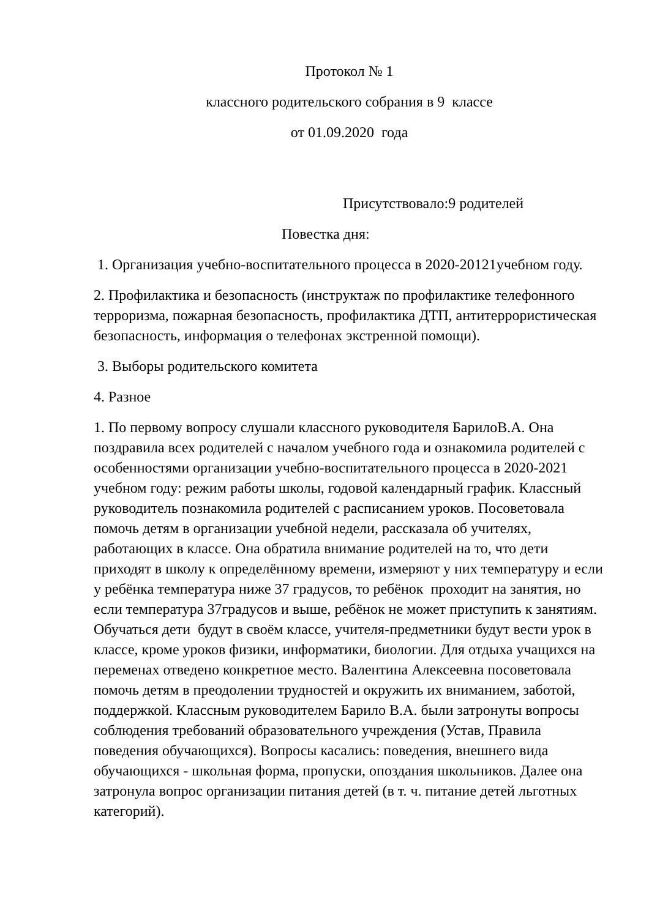Протокол № 1
классного родительского собрания в 9 классе
от 01.09.2020 года
Присутствовало:9 родителей
Повестка дня:
1. Организация учебно-воспитательного процесса в 2020-20121учебном году.
2. Профилактика и безопасность (инструктаж по профилактике телефонного терроризма, пожарная безопасность, профилактика ДТП, антитеррористическая безопасность, информация о телефонах экстренной помощи).
3. Выборы родительского комитета
4. Разное
1. По первому вопросу слушали классного руководителя БарилоВ.А. Она поздравила всех родителей с началом учебного года и ознакомила родителей с особенностями организации учебно-воспитательного процесса в 2020-2021 учебном году: режим работы школы, годовой календарный график. Классный руководитель познакомила родителей с расписанием уроков. Посоветовала помочь детям в организации учебной недели, рассказала об учителях, работающих в классе. Она обратила внимание родителей на то, что дети приходят в школу к определённому времени, измеряют у них температуру и если у ребёнка температура ниже 37 градусов, то ребёнок проходит на занятия, но если температура 37градусов и выше, ребёнок не может приступить к занятиям. Обучаться дети будут в своём классе, учителя-предметники будут вести урок в классе, кроме уроков физики, информатики, биологии. Для отдыха учащихся на переменах отведено конкретное место. Валентина Алексеевна посоветовала помочь детям в преодолении трудностей и окружить их вниманием, заботой, поддержкой. Классным руководителем Барило В.А. были затронуты вопросы соблюдения требований образовательного учреждения (Устав, Правила поведения обучающихся). Вопросы касались: поведения, внешнего вида обучающихся - школьная форма, пропуски, опоздания школьников. Далее она затронула вопрос организации питания детей (в т. ч. питание детей льготных категорий).